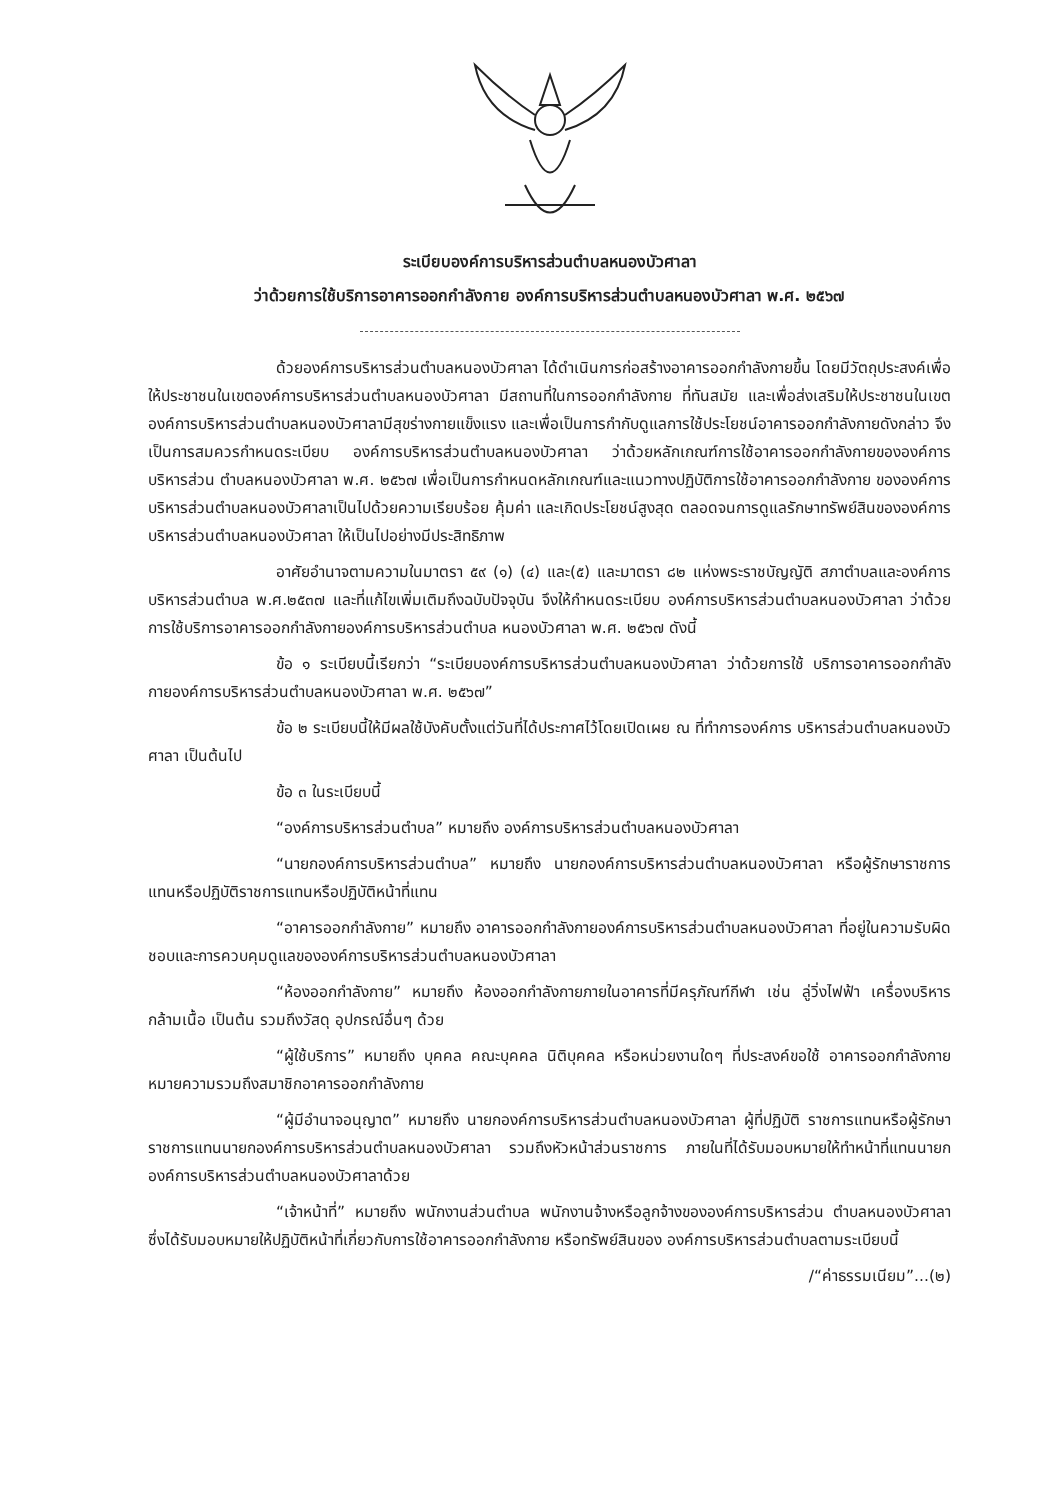ระเบียบองค์การบริหารส่วนตำบลหนองบัวศาลา
ว่าด้วยการใช้บริการอาคารออกกำลังกาย องค์การบริหารส่วนตำบลหนองบัวศาลา พ.ศ. ๒๕๖๗
ด้วยองค์การบริหารส่วนตำบลหนองบัวศาลา ได้ดำเนินการก่อสร้างอาคารออกกำลังกายขึ้น โดยมีวัตถุประสงค์เพื่อให้ประชาชนในเขตองค์การบริหารส่วนตำบลหนองบัวศาลา มีสถานที่ในการออกกำลังกาย ที่ทันสมัย และเพื่อส่งเสริมให้ประชาชนในเขตองค์การบริหารส่วนตำบลหนองบัวศาลามีสุขร่างกายแข็งแรง และเพื่อเป็นการกำกับดูแลการใช้ประโยชน์อาคารออกกำลังกายดังกล่าว จึงเป็นการสมควรกำหนดระเบียบ องค์การบริหารส่วนตำบลหนองบัวศาลา ว่าด้วยหลักเกณฑ์การใช้อาคารออกกำลังกายขององค์การบริหารส่วน ตำบลหนองบัวศาลา พ.ศ. ๒๕๖๗ เพื่อเป็นการกำหนดหลักเกณฑ์และแนวทางปฏิบัติการใช้อาคารออกกำลังกาย ขององค์การบริหารส่วนตำบลหนองบัวศาลาเป็นไปด้วยความเรียบร้อย คุ้มค่า และเกิดประโยชน์สูงสุด ตลอดจนการดูแลรักษาทรัพย์สินขององค์การบริหารส่วนตำบลหนองบัวศาลา ให้เป็นไปอย่างมีประสิทธิภาพ
อาศัยอำนาจตามความในมาตรา ๕๙ (๑) (๔) และ(๕) และมาตรา ๘๒ แห่งพระราชบัญญัติ สภาตำบลและองค์การบริหารส่วนตำบล พ.ศ.๒๕๓๗ และที่แก้ไขเพิ่มเติมถึงฉบับปัจจุบัน จึงให้กำหนดระเบียบ องค์การบริหารส่วนตำบลหนองบัวศาลา ว่าด้วยการใช้บริการอาคารออกกำลังกายองค์การบริหารส่วนตำบล หนองบัวศาลา พ.ศ. ๒๕๖๗ ดังนี้
ข้อ ๑ ระเบียบนี้เรียกว่า “ระเบียบองค์การบริหารส่วนตำบลหนองบัวศาลา ว่าด้วยการใช้ บริการอาคารออกกำลังกายองค์การบริหารส่วนตำบลหนองบัวศาลา พ.ศ. ๒๕๖๗”
ข้อ ๒ ระเบียบนี้ให้มีผลใช้บังคับตั้งแต่วันที่ได้ประกาศไว้โดยเปิดเผย ณ ที่ทำการองค์การ บริหารส่วนตำบลหนองบัวศาลา เป็นต้นไป
ข้อ ๓ ในระเบียบนี้
“องค์การบริหารส่วนตำบล” หมายถึง องค์การบริหารส่วนตำบลหนองบัวศาลา
“นายกองค์การบริหารส่วนตำบล” หมายถึง นายกองค์การบริหารส่วนตำบลหนองบัวศาลา หรือผู้รักษาราชการแทนหรือปฏิบัติราชการแทนหรือปฏิบัติหน้าที่แทน
“อาคารออกกำลังกาย” หมายถึง อาคารออกกำลังกายองค์การบริหารส่วนตำบลหนองบัวศาลา ที่อยู่ในความรับผิดชอบและการควบคุมดูแลขององค์การบริหารส่วนตำบลหนองบัวศาลา
“ห้องออกกำลังกาย” หมายถึง ห้องออกกำลังกายภายในอาคารที่มีครุภัณฑ์กีฬา เช่น ลู่วิ่งไฟฟ้า เครื่องบริหารกล้ามเนื้อ เป็นต้น รวมถึงวัสดุ อุปกรณ์อื่นๆ ด้วย
“ผู้ใช้บริการ” หมายถึง บุคคล คณะบุคคล นิติบุคคล หรือหน่วยงานใดๆ ที่ประสงค์ขอใช้ อาคารออกกำลังกาย หมายความรวมถึงสมาชิกอาคารออกกำลังกาย
“ผู้มีอำนาจอนุญาต” หมายถึง นายกองค์การบริหารส่วนตำบลหนองบัวศาลา ผู้ที่ปฏิบัติ ราชการแทนหรือผู้รักษาราชการแทนนายกองค์การบริหารส่วนตำบลหนองบัวศาลา รวมถึงหัวหน้าส่วนราชการ ภายในที่ได้รับมอบหมายให้ทำหน้าที่แทนนายกองค์การบริหารส่วนตำบลหนองบัวศาลาด้วย
“เจ้าหน้าที่” หมายถึง พนักงานส่วนตำบล พนักงานจ้างหรือลูกจ้างขององค์การบริหารส่วน ตำบลหนองบัวศาลา ซึ่งได้รับมอบหมายให้ปฏิบัติหน้าที่เกี่ยวกับการใช้อาคารออกกำลังกาย หรือทรัพย์สินของ องค์การบริหารส่วนตำบลตามระเบียบนี้
/“ค่าธรรมเนียม”...(๒)